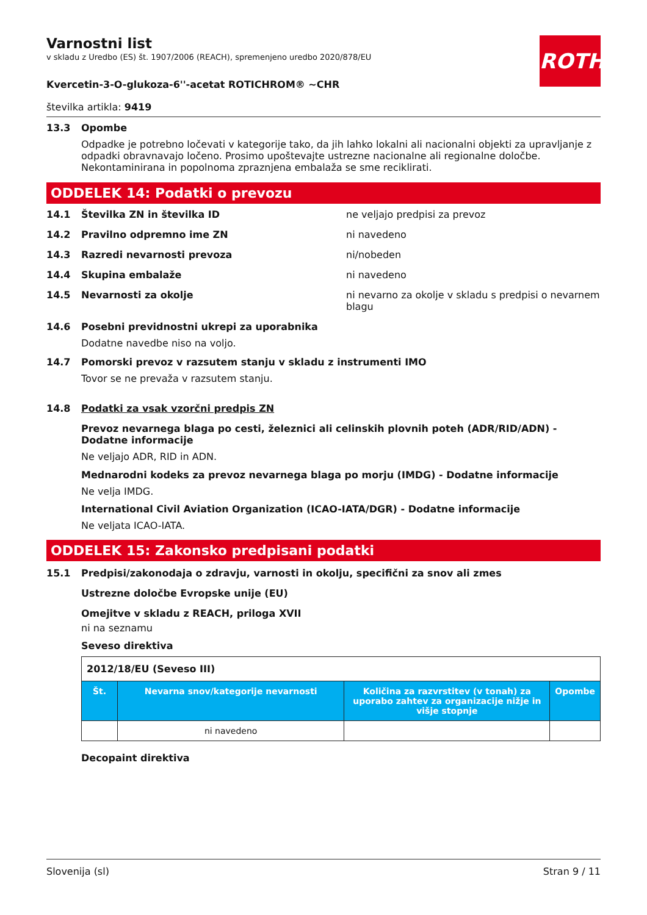ROTH
Varnostni list
v skladu z Uredbo (ES) št. 1907/2006 (REACH), spremenjeno uredbo 2020/878/EU
Kvercetin-3-O-glukoza-6''-acetat ROTICHROM® ~CHR
številka artikla: 9419
13.3 Opombe
Odpadke je potrebno ločevati v kategorije tako, da jih lahko lokalni ali nacionalni objekti za upravljanje z odpadki obravnavajo ločeno. Prosimo upoštevajte ustrezne nacionalne ali regionalne določbe. Nekontaminirana in popolnoma zpraznjena embalaža se sme reciklirati.
ODDELEK 14: Podatki o prevozu
14.1 Številka ZN in številka ID ne veljajo predpisi za prevoz
14.2 Pravilno odpremno ime ZN ni navedeno
14.3 Razredi nevarnosti prevoza ni/nobeden
14.4 Skupina embalaže ni navedeno
14.5 Nevarnosti za okolje ni nevarno za okolje v skladu s predpisi o nevarnem blagu
14.6 Posebni previdnostni ukrepi za uporabnika
Dodatne navedbe niso na voljo.
14.7 Pomorski prevoz v razsutem stanju v skladu z instrumenti IMO
Tovor se ne prevaža v razsutem stanju.
14.8 Podatki za vsak vzorčni predpis ZN
Prevoz nevarnega blaga po cesti, železnici ali celinskih plovnih poteh (ADR/RID/ADN) - Dodatne informacije
Ne veljajo ADR, RID in ADN.
Mednarodni kodeks za prevoz nevarnega blaga po morju (IMDG) - Dodatne informacije
Ne velja IMDG.
International Civil Aviation Organization (ICAO-IATA/DGR) - Dodatne informacije
Ne veljata ICAO-IATA.
ODDELEK 15: Zakonsko predpisani podatki
15.1 Predpisi/zakonodaja o zdravju, varnosti in okolju, specifični za snov ali zmes
Ustrezne določbe Evropske unije (EU)
Omejitve v skladu z REACH, priloga XVII
ni na seznamu
Seveso direktiva
2012/18/EU (Seveso III)
| Št. | Nevarna snov/kategorije nevarnosti | Količina za razvrstitev (v tonah) za uporabo zahtev za organizacije nižje in višje stopnje | Opombe |
| --- | --- | --- | --- |
| | ni navedeno | | |
Decopaint direktiva
Slovenija (sl) Stran 9 / 11